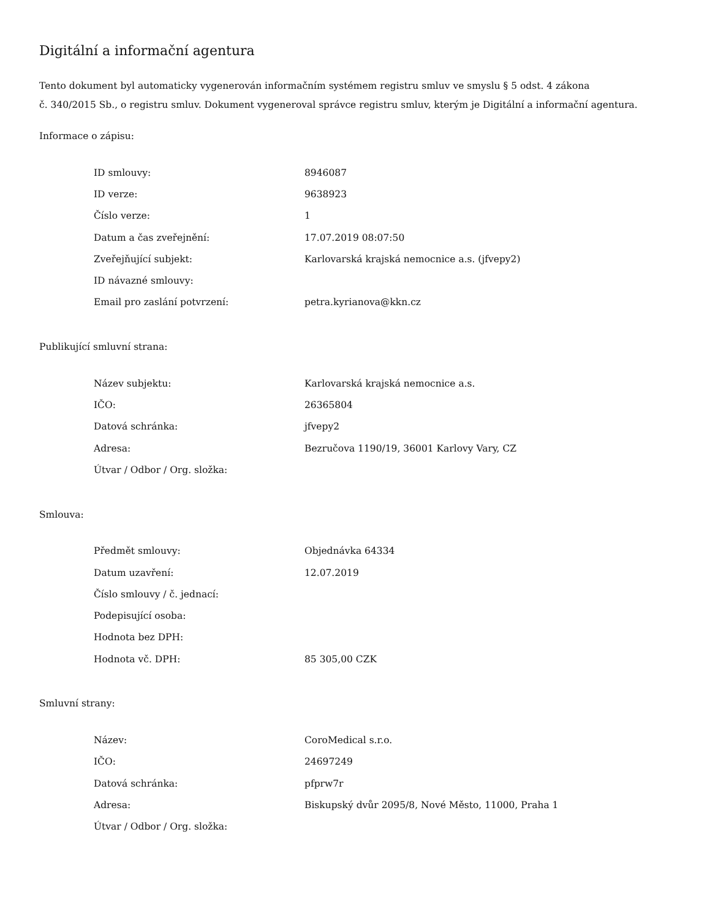Digitální a informační agentura
Tento dokument byl automaticky vygenerován informačním systémem registru smluv ve smyslu § 5 odst. 4 zákona
č. 340/2015 Sb., o registru smluv. Dokument vygeneroval správce registru smluv, kterým je Digitální a informační agentura.
Informace o zápisu:
| ID smlouvy: | 8946087 |
| ID verze: | 9638923 |
| Číslo verze: | 1 |
| Datum a čas zveřejnění: | 17.07.2019 08:07:50 |
| Zveřejňující subjekt: | Karlovarská krajská nemocnice a.s. (jfvepy2) |
| ID návazné smlouvy: | |
| Email pro zaslání potvrzení: | petra.kyrianova@kkn.cz |
Publikující smluvní strana:
| Název subjektu: | Karlovarská krajská nemocnice a.s. |
| IČO: | 26365804 |
| Datová schránka: | jfvepy2 |
| Adresa: | Bezručova 1190/19, 36001 Karlovy Vary, CZ |
| Útvar / Odbor / Org. složka: | |
Smlouva:
| Předmět smlouvy: | Objednávka 64334 |
| Datum uzavření: | 12.07.2019 |
| Číslo smlouvy / č. jednací: | |
| Podepisující osoba: | |
| Hodnota bez DPH: | |
| Hodnota vč. DPH: | 85 305,00 CZK |
Smluvní strany:
| Název: | CoroMedical s.r.o. |
| IČO: | 24697249 |
| Datová schránka: | pfprw7r |
| Adresa: | Biskupský dvůr 2095/8, Nové Město, 11000, Praha 1 |
| Útvar / Odbor / Org. složka: | |